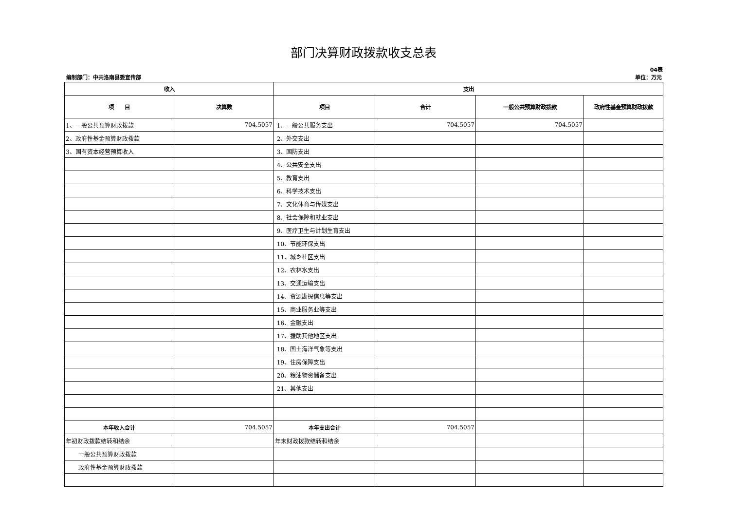部门决算财政拨款收支总表
04表
编制部门：中共洛南县委宣传部 单位：万元
| 收入 | | 支出 | | | |
| --- | --- | --- | --- | --- | --- |
| 项 目 | 决算数 | 项目 | 合计 | 一般公共预算财政拨款 | 政府性基金预算财政拨款 |
| 1、一般公共预算财政拨款 | 704.5057 | 1、一般公共服务支出 | 704.5057 | 704.5057 | |
| 2、政府性基金预算财政拨款 | | 2、外交支出 | | | |
| 3、国有资本经营预算收入 | | 3、国防支出 | | | |
| | | 4、公共安全支出 | | | |
| | | 5、教育支出 | | | |
| | | 6、科学技术支出 | | | |
| | | 7、文化体育与传媒支出 | | | |
| | | 8、社会保障和就业支出 | | | |
| | | 9、医疗卫生与计划生育支出 | | | |
| | | 10、节能环保支出 | | | |
| | | 11、城乡社区支出 | | | |
| | | 12、农林水支出 | | | |
| | | 13、交通运输支出 | | | |
| | | 14、资源勘探信息等支出 | | | |
| | | 15、商业服务业等支出 | | | |
| | | 16、金融支出 | | | |
| | | 17、援助其他地区支出 | | | |
| | | 18、国土海洋气象等支出 | | | |
| | | 19、住房保障支出 | | | |
| | | 20、粮油物资储备支出 | | | |
| | | 21、其他支出 | | | |
| 本年收入合计 | 704.5057 | 本年支出合计 | 704.5057 | | |
| 年初财政拨款结转和结余 | | 年末财政拨款结转和结余 | | | |
| 一般公共预算财政拨款 | | | | | |
| 政府性基金预算财政拨款 | | | | | |